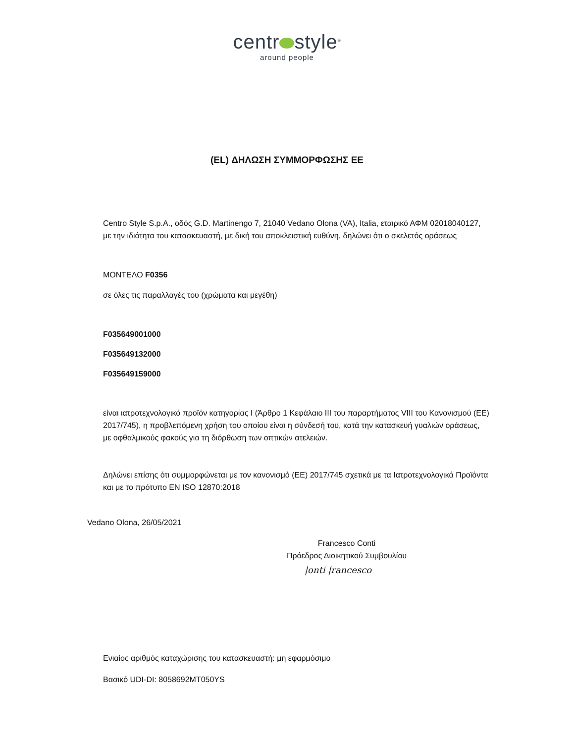centr style<sup>®</sup>
around people
(EL) ΔΗΛΩΣΗ ΣΥΜΜΟΡΦΩΣΗΣ ΕΕ
Centro Style S.p.A., οδός G.D. Martinengo 7, 21040 Vedano Olona (VA), Italia, εταιρικό ΑΦΜ 02018040127, με την ιδιότητα του κατασκευαστή, με δική του αποκλειστική ευθύνη, δηλώνει ότι ο σκελετός οράσεως
ΜΟΝΤΕΛΟ F0356
σε όλες τις παραλλαγές του (χρώματα και μεγέθη)
F035649001000
F035649132000
F035649159000
είναι ιατροτεχνολογικό προϊόν κατηγορίας I (Άρθρο 1 Κεφάλαιο III του παραρτήματος VIII του Κανονισμού (ΕΕ) 2017/745), η προβλεπόμενη χρήση του οποίου είναι η σύνδεσή του, κατά την κατασκευή γυαλιών οράσεως, με οφθαλμικούς φακούς για τη διόρθωση των οπτικών ατελειών.
Δηλώνει επίσης ότι συμμορφώνεται με τον κανονισμό (ΕΕ) 2017/745 σχετικά με τα Ιατροτεχνολογικά Προϊόντα και με το πρότυπο EN ISO 12870:2018
Vedano Olona, 26/05/2021
Francesco Conti
Πρόεδρος Διοικητικού Συμβουλίου
|onti |rancesco
Ενιαίος αριθμός καταχώρισης του κατασκευαστή: μη εφαρμόσιμο
Βασικό UDI-DI: 8058692MT050YS